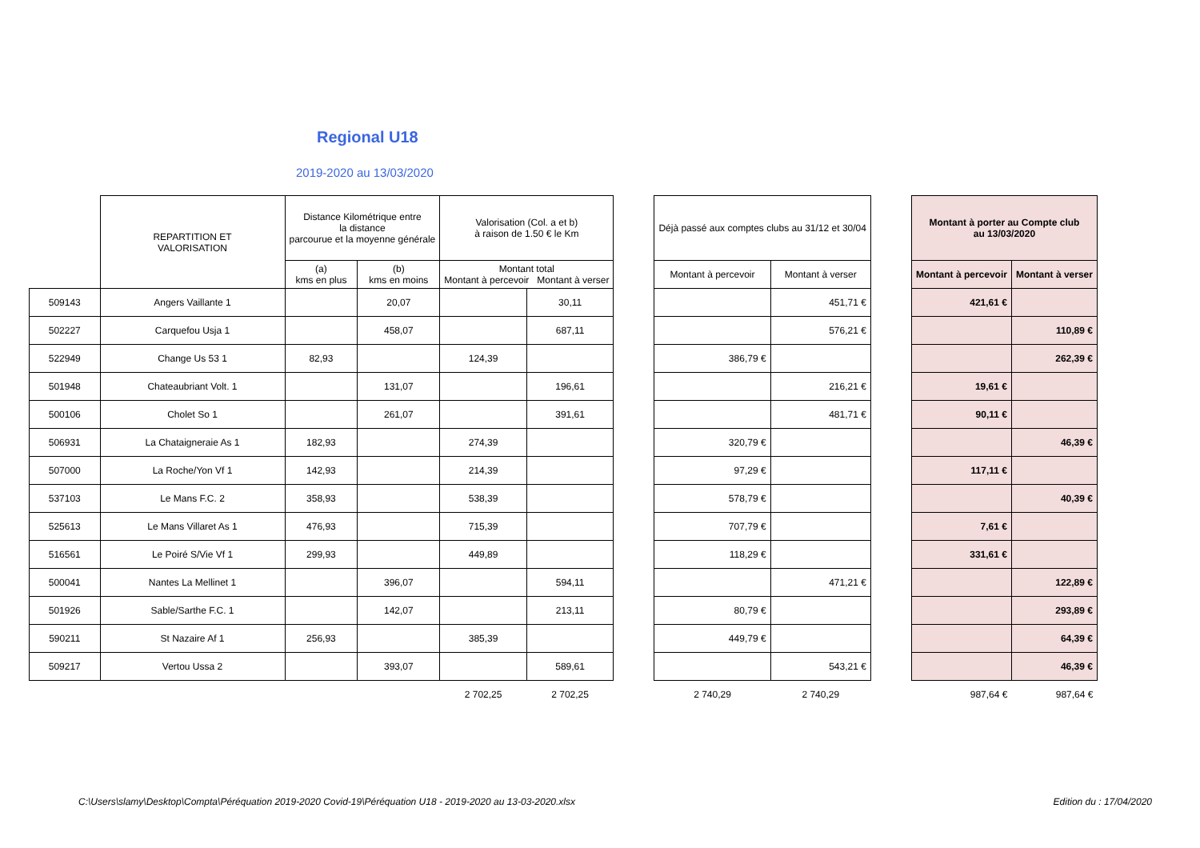Regional U18
2019-2020 au 13/03/2020
| | REPARTITION ET VALORISATION | Distance Kilométrique entre la distance parcourue et la moyenne générale | | Valorisation (Col. a et b) à raison de 1.50 € le Km | | | Déjà passé aux comptes clubs au 31/12 et 30/04 | | | Montant à porter au Compte club au 13/03/2020 | |
| --- | --- | --- | --- | --- | --- | --- | --- | --- | --- | --- | --- |
| | | (a) kms en plus | (b) kms en moins | Montant total Montant à percevoir Montant à verser | | | Montant à percevoir | Montant à verser | | Montant à percevoir | Montant à verser |
| 509143 | Angers Vaillante 1 | | 20,07 | | 30,11 | | | 451,71 € | | 421,61 € | |
| 502227 | Carquefou Usja 1 | | 458,07 | | 687,11 | | | 576,21 € | | | 110,89 € |
| 522949 | Change Us 53 1 | 82,93 | | 124,39 | | | 386,79 € | | | | 262,39 € |
| 501948 | Chateaubriant Volt. 1 | | 131,07 | | 196,61 | | | 216,21 € | | 19,61 € | |
| 500106 | Cholet So 1 | | 261,07 | | 391,61 | | | 481,71 € | | 90,11 € | |
| 506931 | La Chataigneraie As 1 | 182,93 | | 274,39 | | | 320,79 € | | | | 46,39 € |
| 507000 | La Roche/Yon Vf 1 | 142,93 | | 214,39 | | | 97,29 € | | | 117,11 € | |
| 537103 | Le Mans F.C. 2 | 358,93 | | 538,39 | | | 578,79 € | | | | 40,39 € |
| 525613 | Le Mans Villaret As 1 | 476,93 | | 715,39 | | | 707,79 € | | | 7,61 € | |
| 516561 | Le Poiré S/Vie Vf 1 | 299,93 | | 449,89 | | | 118,29 € | | | 331,61 € | |
| 500041 | Nantes La Mellinet 1 | | 396,07 | | 594,11 | | | 471,21 € | | | 122,89 € |
| 501926 | Sable/Sarthe F.C. 1 | | 142,07 | | 213,11 | | 80,79 € | | | | 293,89 € |
| 590211 | St Nazaire Af 1 | 256,93 | | 385,39 | | | 449,79 € | | | | 64,39 € |
| 509217 | Vertou Ussa 2 | | 393,07 | | 589,61 | | | 543,21 € | | | 46,39 € |
| | | | | 2 702,25 | 2 702,25 | | 2 740,29 | 2 740,29 | | 987,64 € | 987,64 € |
C:\Users\slamy\Desktop\Compta\Péréquation 2019-2020 Covid-19\Péréquation U18 - 2019-2020 au 13-03-2020.xlsx Edition du : 17/04/2020